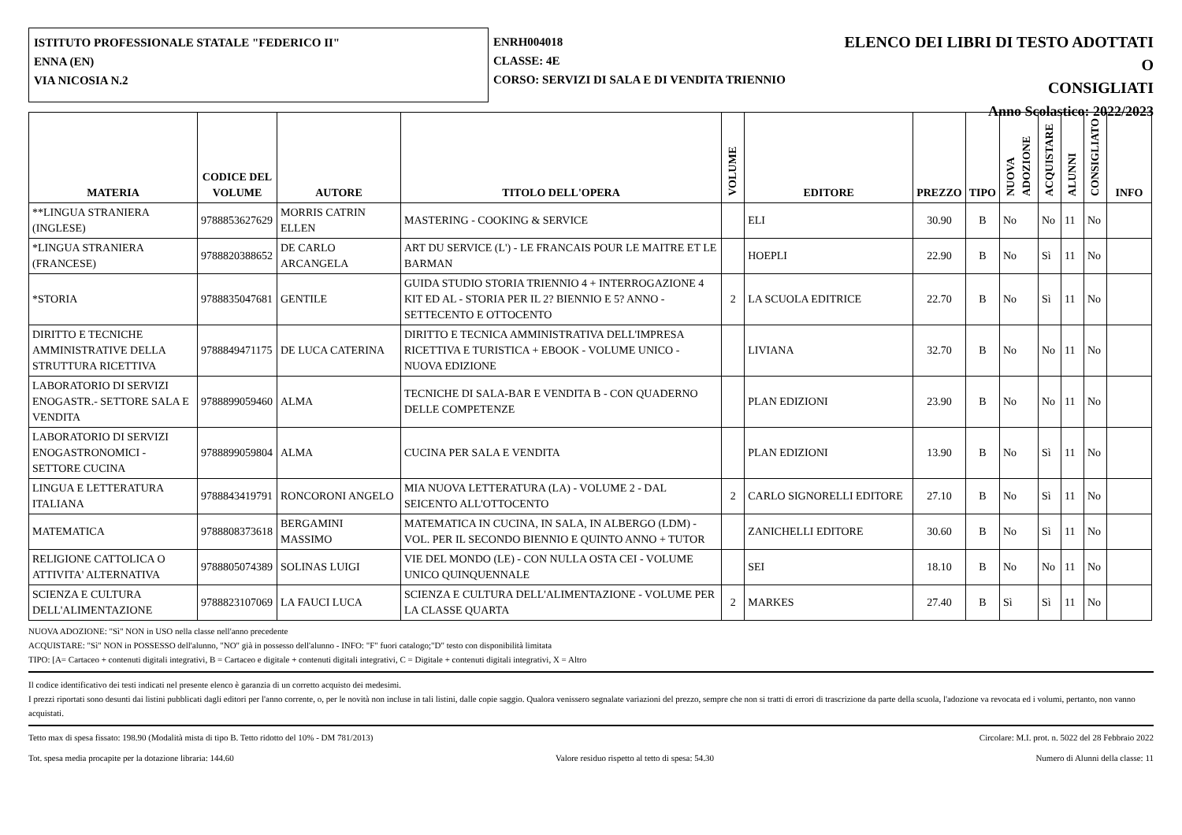ISTITUTO PROFESSIONALE STATALE "FEDERICO II"
ENNA (EN)
VIA NICOSIA N.2
ENRH004018
CLASSE: 4E
CORSO: SERVIZI DI SALA E DI VENDITA TRIENNIO
ELENCO DEI LIBRI DI TESTO ADOTTATI O
CONSIGLIATI
Anno Scolastico: 2022/2023
| MATERIA | CODICE DEL VOLUME | AUTORE | TITOLO DELL'OPERA | VOLUME | EDITORE | PREZZO | TIPO | NUOVA ADOZIONE | ACQUISTARE | ALUNNI | CONSIGLIATO | INFO |
| --- | --- | --- | --- | --- | --- | --- | --- | --- | --- | --- | --- | --- |
| **LINGUA STRANIERA (INGLESE) | 9788853627629 | MORRIS CATRIN ELLEN | MASTERING - COOKING & SERVICE | | ELI | 30.90 | B | No | No | 11 | No | |
| *LINGUA STRANIERA (FRANCESE) | 9788820388652 | DE CARLO ARCANGELA | ART DU SERVICE (L') - LE FRANCAIS POUR LE MAITRE ET LE BARMAN | | HOEPLI | 22.90 | B | No | Sì | 11 | No | |
| *STORIA | 9788835047681 | GENTILE | GUIDA STUDIO STORIA TRIENNIO 4 + INTERROGAZIONE 4 KIT ED AL - STORIA PER IL 2? BIENNIO E 5? ANNO - SETTECENTO E OTTOCENTO | 2 | LA SCUOLA EDITRICE | 22.70 | B | No | Sì | 11 | No | |
| DIRITTO E TECNICHE AMMINISTRATIVE DELLA STRUTTURA RICETTIVA | 9788849471175 | DE LUCA CATERINA | DIRITTO E TECNICA AMMINISTRATIVA DELL'IMPRESA RICETTIVA E TURISTICA + EBOOK - VOLUME UNICO - NUOVA EDIZIONE | | LIVIANA | 32.70 | B | No | No | 11 | No | |
| LABORATORIO DI SERVIZI ENOGASTR.- SETTORE SALA E VENDITA | 9788899059460 | ALMA | TECNICHE DI SALA-BAR E VENDITA B - CON QUADERNO DELLE COMPETENZE | | PLAN EDIZIONI | 23.90 | B | No | No | 11 | No | |
| LABORATORIO DI SERVIZI ENOGASTRONOMICI - SETTORE CUCINA | 9788899059804 | ALMA | CUCINA PER SALA E VENDITA | | PLAN EDIZIONI | 13.90 | B | No | Sì | 11 | No | |
| LINGUA E LETTERATURA ITALIANA | 9788843419791 | RONCORONI ANGELO | MIA NUOVA LETTERATURA (LA) - VOLUME 2 - DAL SEICENTO ALL'OTTOCENTO | 2 | CARLO SIGNORELLI EDITORE | 27.10 | B | No | Sì | 11 | No | |
| MATEMATICA | 9788808373618 | BERGAMINI MASSIMO | MATEMATICA IN CUCINA, IN SALA, IN ALBERGO (LDM) - VOL. PER IL SECONDO BIENNIO E QUINTO ANNO + TUTOR | | ZANICHELLI EDITORE | 30.60 | B | No | Sì | 11 | No | |
| RELIGIONE CATTOLICA O ATTIVITA' ALTERNATIVA | 9788805074389 | SOLINAS LUIGI | VIE DEL MONDO (LE) - CON NULLA OSTA CEI - VOLUME UNICO QUINQUENNALE | | SEI | 18.10 | B | No | No | 11 | No | |
| SCIENZA E CULTURA DELL'ALIMENTAZIONE | 9788823107069 | LA FAUCI LUCA | SCIENZA E CULTURA DELL'ALIMENTAZIONE - VOLUME PER LA CLASSE QUARTA | 2 | MARKES | 27.40 | B | Sì | Sì | 11 | No | |
NUOVA ADOZIONE: "Sì" NON in USO nella classe nell'anno precedente
ACQUISTARE: "Sì" NON in POSSESSO dell'alunno, "NO" già in possesso dell'alunno - INFO: "F" fuori catalogo;"D" testo con disponibilità limitata
TIPO: [A= Cartaceo + contenuti digitali integrativi, B = Cartaceo e digitale + contenuti digitali integrativi, C = Digitale + contenuti digitali integrativi, X = Altro
Il codice identificativo dei testi indicati nel presente elenco è garanzia di un corretto acquisto dei medesimi.
I prezzi riportati sono desunti dai listini pubblicati dagli editori per l'anno corrente, o, per le novità non incluse in tali listini, dalle copie saggio. Qualora venissero segnalate variazioni del prezzo, sempre che non si tratti di errori di trascrizione da parte della scuola, l'adozione va revocata ed i volumi, pertanto, non vanno acquistati.
Tetto max di spesa fissato: 198.90 (Modalità mista di tipo B. Tetto ridotto del 10% - DM 781/2013) Circolare: M.I. prot. n. 5022 del 28 Febbraio 2022
Tot. spesa media procapite per la dotazione libraria: 144.60 Valore residuo rispetto al tetto di spesa: 54.30 Numero di Alunni della classe: 11